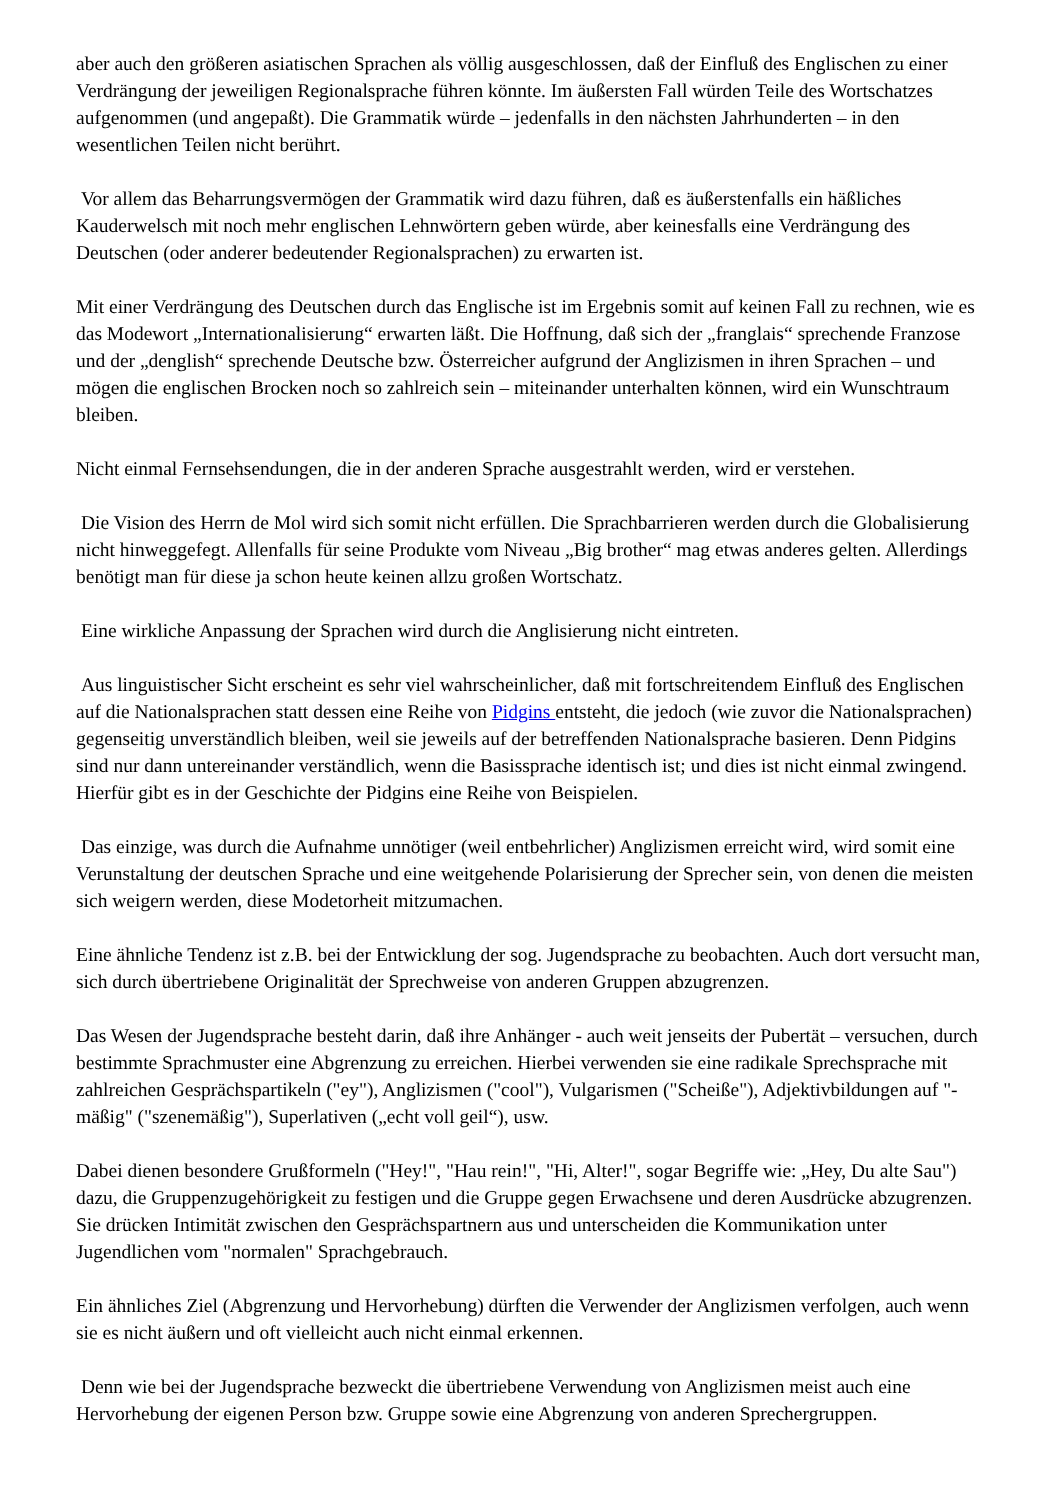aber auch den größeren asiatischen Sprachen als völlig ausgeschlossen, daß der Einfluß des Englischen zu einer Verdrängung der jeweiligen Regionalsprache führen könnte. Im äußersten Fall würden Teile des Wortschatzes aufgenommen (und angepaßt). Die Grammatik würde – jedenfalls in den nächsten Jahrhunderten – in den wesentlichen Teilen nicht berührt.
Vor allem das Beharrungsvermögen der Grammatik wird dazu führen, daß es äußerstenfalls ein häßliches Kauderwelsch mit noch mehr englischen Lehnwörtern geben würde, aber keinesfalls eine Verdrängung des Deutschen (oder anderer bedeutender Regionalsprachen) zu erwarten ist.
Mit einer Verdrängung des Deutschen durch das Englische ist im Ergebnis somit auf keinen Fall zu rechnen, wie es das Modewort „Internationalisierung“ erwarten läßt. Die Hoffnung, daß sich der „franglais“ sprechende Franzose und der „denglish“ sprechende Deutsche bzw. Österreicher aufgrund der Anglizismen in ihren Sprachen – und mögen die englischen Brocken noch so zahlreich sein – miteinander unterhalten können, wird ein Wunschtraum bleiben.
Nicht einmal Fernsehsendungen, die in der anderen Sprache ausgestrahlt werden, wird er verstehen.
Die Vision des Herrn de Mol wird sich somit nicht erfüllen. Die Sprachbarrieren werden durch die Globalisierung nicht hinweggefegt. Allenfalls für seine Produkte vom Niveau „Big brother“ mag etwas anderes gelten. Allerdings benötigt man für diese ja schon heute keinen allzu großen Wortschatz.
Eine wirkliche Anpassung der Sprachen wird durch die Anglisierung nicht eintreten.
Aus linguistischer Sicht erscheint es sehr viel wahrscheinlicher, daß mit fortschreitendem Einfluß des Englischen auf die Nationalsprachen statt dessen eine Reihe von Pidgins entsteht, die jedoch (wie zuvor die Nationalsprachen) gegenseitig unverständlich bleiben, weil sie jeweils auf der betreffenden Nationalsprache basieren. Denn Pidgins sind nur dann untereinander verständlich, wenn die Basissprache identisch ist; und dies ist nicht einmal zwingend. Hierfür gibt es in der Geschichte der Pidgins eine Reihe von Beispielen.
Das einzige, was durch die Aufnahme unnötiger (weil entbehrlicher) Anglizismen erreicht wird, wird somit eine Verunstaltung der deutschen Sprache und eine weitgehende Polarisierung der Sprecher sein, von denen die meisten sich weigern werden, diese Modetorheit mitzumachen.
Eine ähnliche Tendenz ist z.B. bei der Entwicklung der sog. Jugendsprache zu beobachten. Auch dort versucht man, sich durch übertriebene Originalität der Sprechweise von anderen Gruppen abzugrenzen.
Das Wesen der Jugendsprache besteht darin, daß ihre Anhänger - auch weit jenseits der Pubertät – versuchen, durch bestimmte Sprachmuster eine Abgrenzung zu erreichen. Hierbei verwenden sie eine radikale Sprechsprache mit zahlreichen Gesprächspartikeln ("ey"), Anglizismen ("cool"), Vulgarismen ("Scheiße"), Adjektivbildungen auf "-mäßig" ("szenemäßig"), Superlativen („echt voll geil“), usw.
Dabei dienen besondere Grußformeln ("Hey!", "Hau rein!", "Hi, Alter!", sogar Begriffe wie: „Hey, Du alte Sau") dazu, die Gruppenzugehörigkeit zu festigen und die Gruppe gegen Erwachsene und deren Ausdrücke abzugrenzen. Sie drücken Intimität zwischen den Gesprächspartnern aus und unterscheiden die Kommunikation unter Jugendlichen vom "normalen" Sprachgebrauch.
Ein ähnliches Ziel (Abgrenzung und Hervorhebung) dürften die Verwender der Anglizismen verfolgen, auch wenn sie es nicht äußern und oft vielleicht auch nicht einmal erkennen.
Denn wie bei der Jugendsprache bezweckt die übertriebene Verwendung von Anglizismen meist auch eine Hervorhebung der eigenen Person bzw. Gruppe sowie eine Abgrenzung von anderen Sprechergruppen.